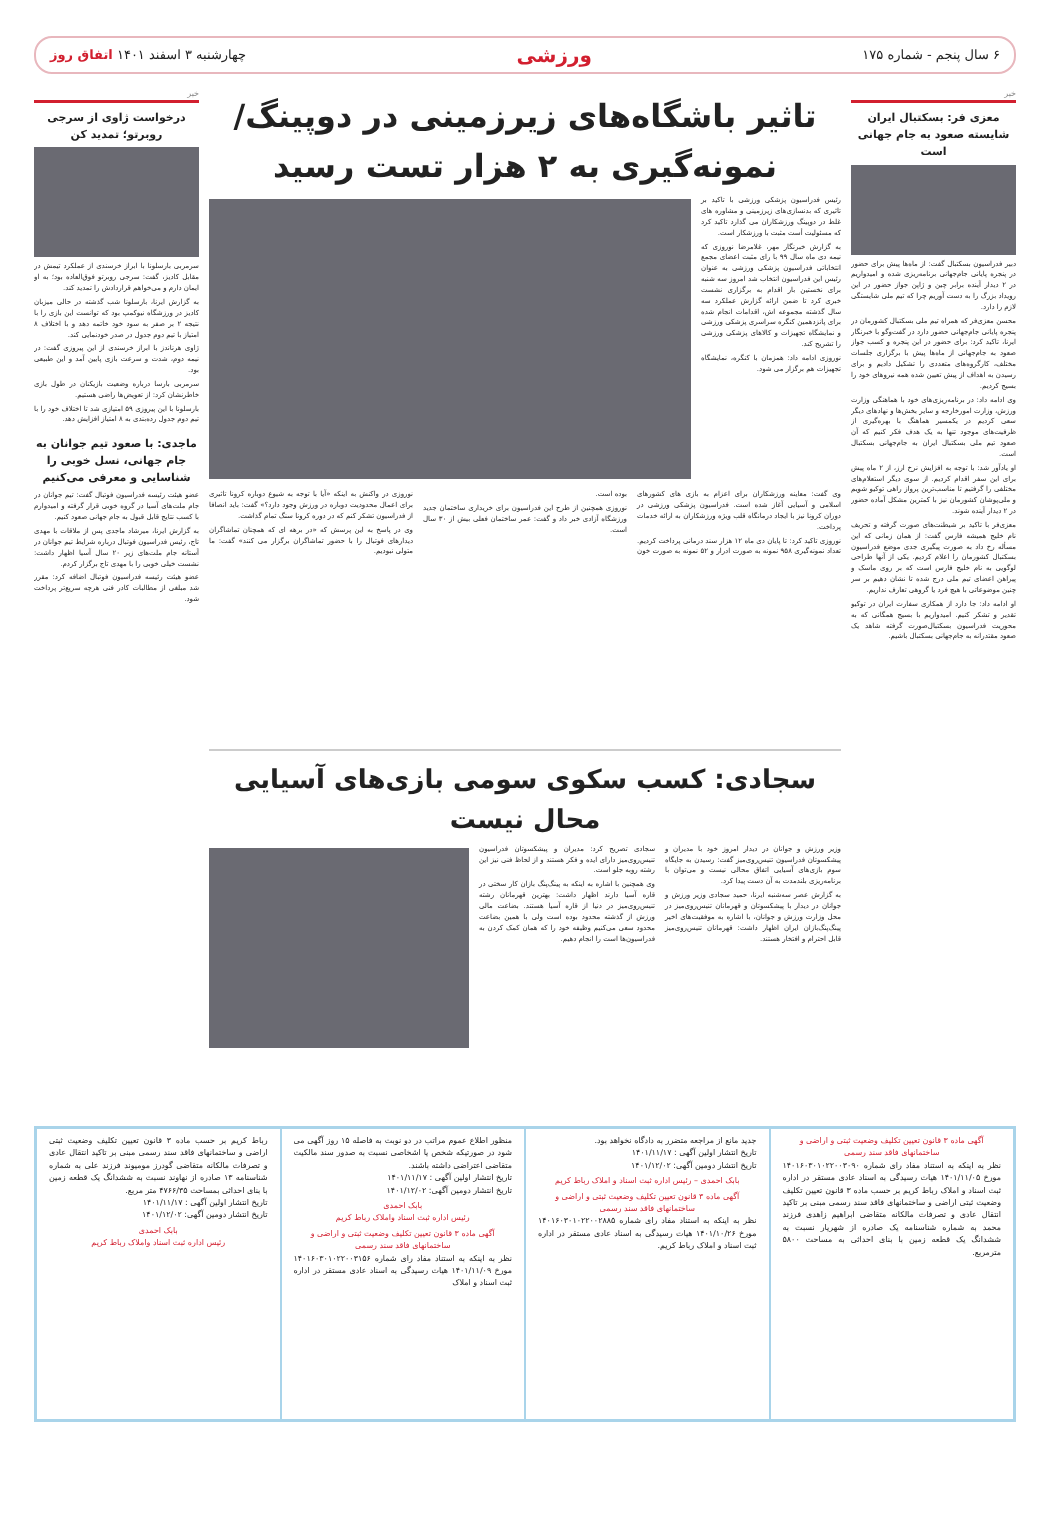۶ سال پنجم - شماره ۱۷۵ ورزشی چهارشنبه ۳ اسفند ۱۴۰۱ اتفاق روز
خبر
معزی فر: بسکتبال ایران شایسته صعود به جام جهانی است
دبیر فدراسیون بسکتبال گفت: از ماه‌ها پیش برای حضور در پنجره پایانی جام‌جهانی برنامه‌ریزی شده و امیدواریم در ۲ دیدار آینده برابر چین و ژاپن جواز حضور در این رویداد بزرگ را به دست آوریم چرا که تیم ملی شایستگی لازم را دارد.
محسن معزی‌فر که همراه تیم ملی بسکتبال کشورمان در پنجره پایانی جام‌جهانی حضور دارد در گفت‌وگو با خبرنگار ایرنا، تاکید کرد: برای حضور در این پنجره و کسب جواز صعود به جام‌جهانی از ماه‌ها پیش با برگزاری جلسات مختلف، کارگروه‌های متعددی را تشکیل دادیم و برای رسیدن به اهداف از پیش تعیین شده همه نیروهای خود را بسیج کردیم.
وی ادامه داد: در برنامه‌ریزی‌های خود با هماهنگی وزارت ورزش، وزارت امورخارجه و سایر بخش‌ها و نهادهای دیگر سعی کردیم در یکمسیر هماهنگ با بهره‌گیری از ظرفیت‌های موجود تنها به یک هدف فکر کنیم که آن صعود تیم ملی بسکتبال ایران به جام‌جهانی بسکتبال است.
او یادآور شد: با توجه به افزایش نرخ ارز، از ۲ ماه پیش برای این سفر اقدام کردیم. از سوی دیگر استعلام‌های مختلفی را گرفتیم تا مناسب‌ترین پرواز راهی توکیو شویم و ملی‌پوشان کشورمان نیز با کمترین مشکل آماده حضور در ۲ دیدار آینده شوند.
معزی‌فر با تاکید بر شیطنت‌های صورت گرفته و تحریف نام خلیج همیشه فارس گفت: از همان زمانی که این مسأله رخ داد به صورت پیگیری جدی موضع فدراسیون بسکتبال کشورمان را اعلام کردیم. یکی از آنها طراحی لوگویی به نام خلیج فارس است که بر روی ماسک و پیراهن اعضای تیم ملی درج شده تا نشان دهیم بر سر چنین موضوعاتی با هیچ فرد یا گروهی تعارف نداریم.
او ادامه داد: جا دارد از همکاری سفارت ایران در توکیو تقدیر و تشکر کنیم. امیدواریم با بسیج همگانی که به محوریت فدراسیون بسکتبال‌صورت گرفته شاهد یک صعود مقتدرانه به جام‌جهانی بسکتبال باشیم.
تاثیر باشگاه‌های زیرزمینی در دوپینگ/
نمونه‌گیری به ۲ هزار تست رسید
رئیس فدراسیون پزشکی ورزشی با تاکید بر تاثیری که بدنسازی‌های زیرزمینی و مشاوره های غلط در دوپینگ ورزشکاران می گذارد تاکید کرد که مسئولیت أست مثبت با ورزشکار است.
به گزارش خبرنگار مهر، غلامرضا نوروزی که نیمه دی ماه سال ۹۹ با رای مثبت اعضای مجمع انتخاباتی فدراسیون پزشکی ورزشی به عنوان رئیس این فدراسیون انتخاب شد امروز سه شنبه برای نخستین بار اقدام به برگزاری نشست خبری کرد تا ضمن ارائه گزارش عملکرد سه سال گذشته مجموعه اش، اقدامات انجام شده برای پانزدهمین کنگره سراسری پزشکی ورزشی و نمایشگاه تجهیزات و کالاهای پزشکی ورزشی را تشریح کند.
نوروزی ادامه داد: همزمان با کنگره، نمایشگاه تجهیزات هم برگزار می شود.
وی گفت: معاینه ورزشکاران برای اعزام به بازی های کشورهای اسلامی و آسیایی آغاز شده است. فدراسیون پزشکی ورزشی در دوران کرونا نیز با ایجاد درمانگاه قلب ویژه ورزشکاران به ارائه خدمات پرداخت.
نوروزی تاکید کرد: تا پایان دی ماه ۱۲ هزار سند درمانی پرداخت کردیم. تعداد نمونه‌گیری ۹۵۸ نمونه به صورت ادرار و ۵۲ نمونه به صورت خون بوده است.
نوروزی همچنین از طرح این فدراسیون برای خریداری ساختمان جدید ورزشگاه آزادی خبر داد و گفت: عمر ساختمان فعلی بیش از ۳۰ سال است.
نوروزی در واکنش به اینکه «آیا با توجه به شیوع دوباره کرونا تاثیری برای اعمال محدودیت دوباره در ورزش وجود دارد؟» گفت: باید انصافا از فدراسیون تشکر کنم که در دوره کرونا سنگ تمام گذاشت.
وی در پاسخ به این پرسش که «در برهه ای که همچنان تماشاگران دیدارهای فوتبال را با حضور تماشاگران برگزار می کنند» گفت: ما متولی نبودیم.
سجادی: کسب سکوی سومی بازی‌های آسیایی محال نیست
وزیر ورزش و جوانان در دیدار امروز خود با مدیران و پیشکسوتان فدراسیون تنیس‌روی‌میز گفت: رسیدن به جایگاه سوم بازی‌های آسیایی اتفاق محالی نیست و می‌توان با برنامه‌ریزی بلندمدت به آن دست پیدا کرد.
به گزارش عصر سه‌شنبه ایرنا، حمید سجادی وزیر ورزش و جوانان در دیدار با پیشکسوتان و قهرمانان تنیس‌روی‌میز در محل وزارت ورزش و جوانان، با اشاره به موفقیت‌های اخیر پینگ‌پنگ‌بازان ایران اظهار داشت: قهرمانان تنیس‌روی‌میز قابل احترام و افتخار هستند.
سجادی تصریح کرد: مدیران و پیشکسوتان فدراسیون تنیس‌روی‌میز دارای ایده و فکر هستند و از لحاظ فنی نیز این رشته روبه جلو است.
وی همچنین با اشاره به اینکه به پینگ‌پنگ بازان کار سختی در قاره آسیا دارند اظهار داشت: بهترین قهرمانان رشته تنیس‌روی‌میز در دنیا از قاره آسیا هستند. بضاعت مالی ورزش از گذشته محدود بوده است ولی با همین بضاعت محدود سعی می‌کنیم وظیفه خود را که همان کمک کردن به فدراسیون‌ها است را انجام دهیم.
خبر
درخواست ژاوی از سرجی روبرتو؛ تمدید کن
سرمربی بارسلونا با ابراز خرسندی از عملکرد تیمش در مقابل کادیز، گفت: سرجی روبرتو فوق‌العاده بود؛ به او ایمان دارم و می‌خواهم قراردادش را تمدید کند.
به گزارش ایرنا، بارسلونا شب گذشته در حالی میزبان کادیز در ورزشگاه نیوکمپ بود که توانست این بازی را با نتیجه ۲ بر صفر به سود خود خاتمه دهد و با اختلاف ۸ امتیاز با تیم دوم جدول در صدر خودنمایی کند.
ژاوی هرناندز با ابراز خرسندی از این پیروزی گفت: در نیمه دوم، شدت و سرعت بازی پایین آمد و این طبیعی بود.
سرمربی بارسا درباره وضعیت بازیکنان در طول بازی خاطرنشان کرد: از تعویض‌ها راضی هستیم.
بارسلونا با این پیروزی ۵۹ امتیازی شد تا اختلاف خود را با تیم دوم جدول رده‌بندی به ۸ امتیاز افزایش دهد.
ماجدی: با صعود تیم جوانان به جام جهانی، نسل خوبی را شناسایی و معرفی می‌کنیم
عضو هیئت رئیسه فدراسیون فوتبال گفت: تیم جوانان در جام ملت‌های آسیا در گروه خوبی قرار گرفته و امیدوارم با کسب نتایج قابل قبول به جام جهانی صعود کنیم.
به گزارش ایرنا، میرشاد ماجدی پس از ملاقات با مهدی تاج، رئیس فدراسیون فوتبال درباره شرایط تیم جوانان در آستانه جام ملت‌های زیر ۲۰ سال آسیا اظهار داشت: نشست خیلی خوبی را با مهدی تاج برگزار کردم.
عضو هیئت رئیسه فدراسیون فوتبال اضافه کرد: مقرر شد مبلغی از مطالبات کادر فنی هرچه سریع‌تر پرداخت شود.
آگهی ماده ۳ قانون تعیین تکلیف وضعیت ثبتی و اراضی و ساختمانهای فاقد سند رسمی
نظر به اینکه به استناد مفاد رای شماره ۱۴۰۱۶۰۳۰۱۰۲۲۰۰۳۰۹۰ مورخ ۱۴۰۱/۱۱/۰۵ هیات رسیدگی به اسناد عادی مستقر در اداره ثبت اسناد و املاک رباط کریم بر حسب ماده ۳ قانون تعیین تکلیف وضعیت ثبتی اراضی و ساختمانهای فاقد سند رسمی مبنی بر تاکید انتقال عادی و تصرفات مالکانه متقاضی ابراهیم زاهدی فرزند محمد به شماره شناسنامه یک صادره از شهریار نسبت به ششدانگ یک قطعه زمین با بنای احداثی به مساحت ۵۸۰۰ مترمربع.
جدید مانع از مراجعه متضرر به دادگاه نخواهد بود.
تاریخ انتشار اولین آگهی : ۱۴۰۱/۱۱/۱۷
تاریخ انتشار دومین آگهی: ۱۴۰۱/۱۲/۰۲
بابک احمدی – رئیس اداره ثبت اسناد و املاک رباط کریم
آگهی ماده ۳ قانون تعیین تکلیف وضعیت ثبتی و اراضی و ساختمانهای فاقد سند رسمی
نظر به اینکه به استناد مفاد رای شماره ۱۴۰۱۶۰۳۰۱۰۲۲۰۰۲۸۸۵ مورخ ۱۴۰۱/۱۰/۲۶ هیات رسیدگی به اسناد عادی مستقر در اداره ثبت اسناد و املاک رباط کریم.
منظور اطلاع عموم مراتب در دو نوبت به فاصله ۱۵ روز آگهی می شود در صورتیکه شخص یا اشخاصی نسبت به صدور سند مالکیت متقاضی اعتراضی داشته باشند.
تاریخ انتشار اولین آگهی : ۱۴۰۱/۱۱/۱۷
تاریخ انتشار دومین آگهی: ۱۴۰۱/۱۲/۰۲
بابک احمدی
رئیس اداره ثبت اسناد واملاک رباط کریم
آگهی ماده ۳ قانون تعیین تکلیف وضعیت ثبتی و اراضی و ساختمانهای فاقد سند رسمی
نظر به اینکه به استناد مفاد رای شماره ۱۴۰۱۶۰۳۰۱۰۲۲۰۰۳۱۵۶ مورخ ۱۴۰۱/۱۱/۰۹ هیات رسیدگی به اسناد عادی مستقر در اداره ثبت اسناد و املاک
رباط کریم بر حسب ماده ۳ قانون تعیین تکلیف وضعیت ثبتی اراضی و ساختمانهای فاقد سند رسمی مبنی بر تاکید انتقال عادی و تصرفات مالکانه متقاضی گودرز مومیوند فرزند علی به شماره شناسنامه ۱۳ صادره از نهاوند نسبت به ششدانگ یک قطعه زمین با بنای احداثی بمساحت ۴۷۶۶/۳۵ متر مربع.
تاریخ انتشار اولین آگهی : ۱۴۰۱/۱۱/۱۷
تاریخ انتشار دومین آگهی: ۱۴۰۱/۱۲/۰۲
بابک احمدی
رئیس اداره ثبت اسناد واملاک رباط کریم